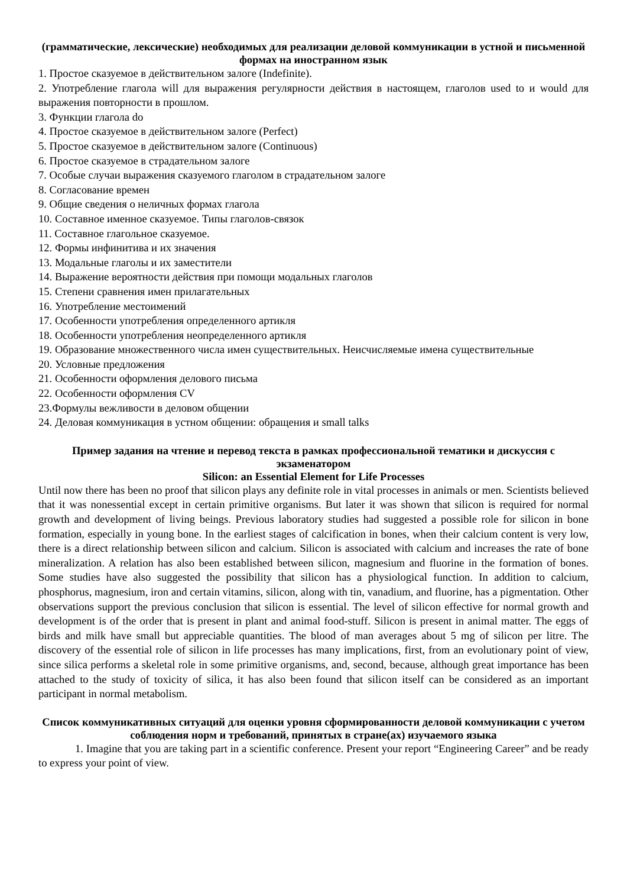(грамматические, лексические) необходимых для реализации деловой коммуникации в устной и письменной формах на иностранном язык
1. Простое сказуемое в действительном залоге (Indefinite).
2. Употребление глагола will для выражения регулярности действия в настоящем, глаголов used to и would для выражения повторности в прошлом.
3. Функции глагола do
4. Простое сказуемое в действительном залоге (Perfect)
5. Простое сказуемое в действительном залоге (Continuous)
6. Простое сказуемое в страдательном залоге
7. Особые случаи выражения сказуемого глаголом в страдательном залоге
8. Согласование времен
9. Общие сведения о неличных формах глагола
10. Составное именное сказуемое. Типы глаголов-связок
11. Составное глагольное сказуемое.
12. Формы инфинитива и их значения
13. Модальные глаголы и их заместители
14. Выражение вероятности действия при помощи модальных глаголов
15. Степени сравнения имен прилагательных
16. Употребление местоимений
17. Особенности употребления определенного артикля
18. Особенности употребления неопределенного артикля
19. Образование множественного числа имен существительных. Неисчисляемые имена существительные
20. Условные предложения
21. Особенности оформления делового письма
22. Особенности оформления CV
23.Формулы вежливости в деловом общении
24. Деловая коммуникация в устном общении: обращения и small talks
Пример задания на чтение и перевод текста в рамках профессиональной тематики и дискуссия с экзаменатором
Silicon: an Essential Element for Life Processes
Until now there has been no proof that silicon plays any definite role in vital processes in animals or men. Scientists believed that it was nonessential except in certain primitive organisms. But later it was shown that silicon is required for normal growth and development of living beings. Previous laboratory studies had suggested a possible role for silicon in bone formation, especially in young bone. In the earliest stages of calcification in bones, when their calcium content is very low, there is a direct relationship between silicon and calcium. Silicon is associated with calcium and increases the rate of bone mineralization. A relation has also been established between silicon, magnesium and fluorine in the formation of bones. Some studies have also suggested the possibility that silicon has a physiological function. In addition to calcium, phosphorus, magnesium, iron and certain vitamins, silicon, along with tin, vanadium, and fluorine, has a pigmentation. Other observations support the previous conclusion that silicon is essential. The level of silicon effective for normal growth and development is of the order that is present in plant and animal food-stuff. Silicon is present in animal matter. The eggs of birds and milk have small but appreciable quantities. The blood of man averages about 5 mg of silicon per litre. The discovery of the essential role of silicon in life processes has many implications, first, from an evolutionary point of view, since silica performs a skeletal role in some primitive organisms, and, second, because, although great importance has been attached to the study of toxicity of silica, it has also been found that silicon itself can be considered as an important participant in normal metabolism.
Список коммуникативных ситуаций для оценки уровня сформированности деловой коммуникации с учетом соблюдения норм и требований, принятых в стране(ах) изучаемого языка
1. Imagine that you are taking part in a scientific conference. Present your report “Engineering Career” and be ready to express your point of view.